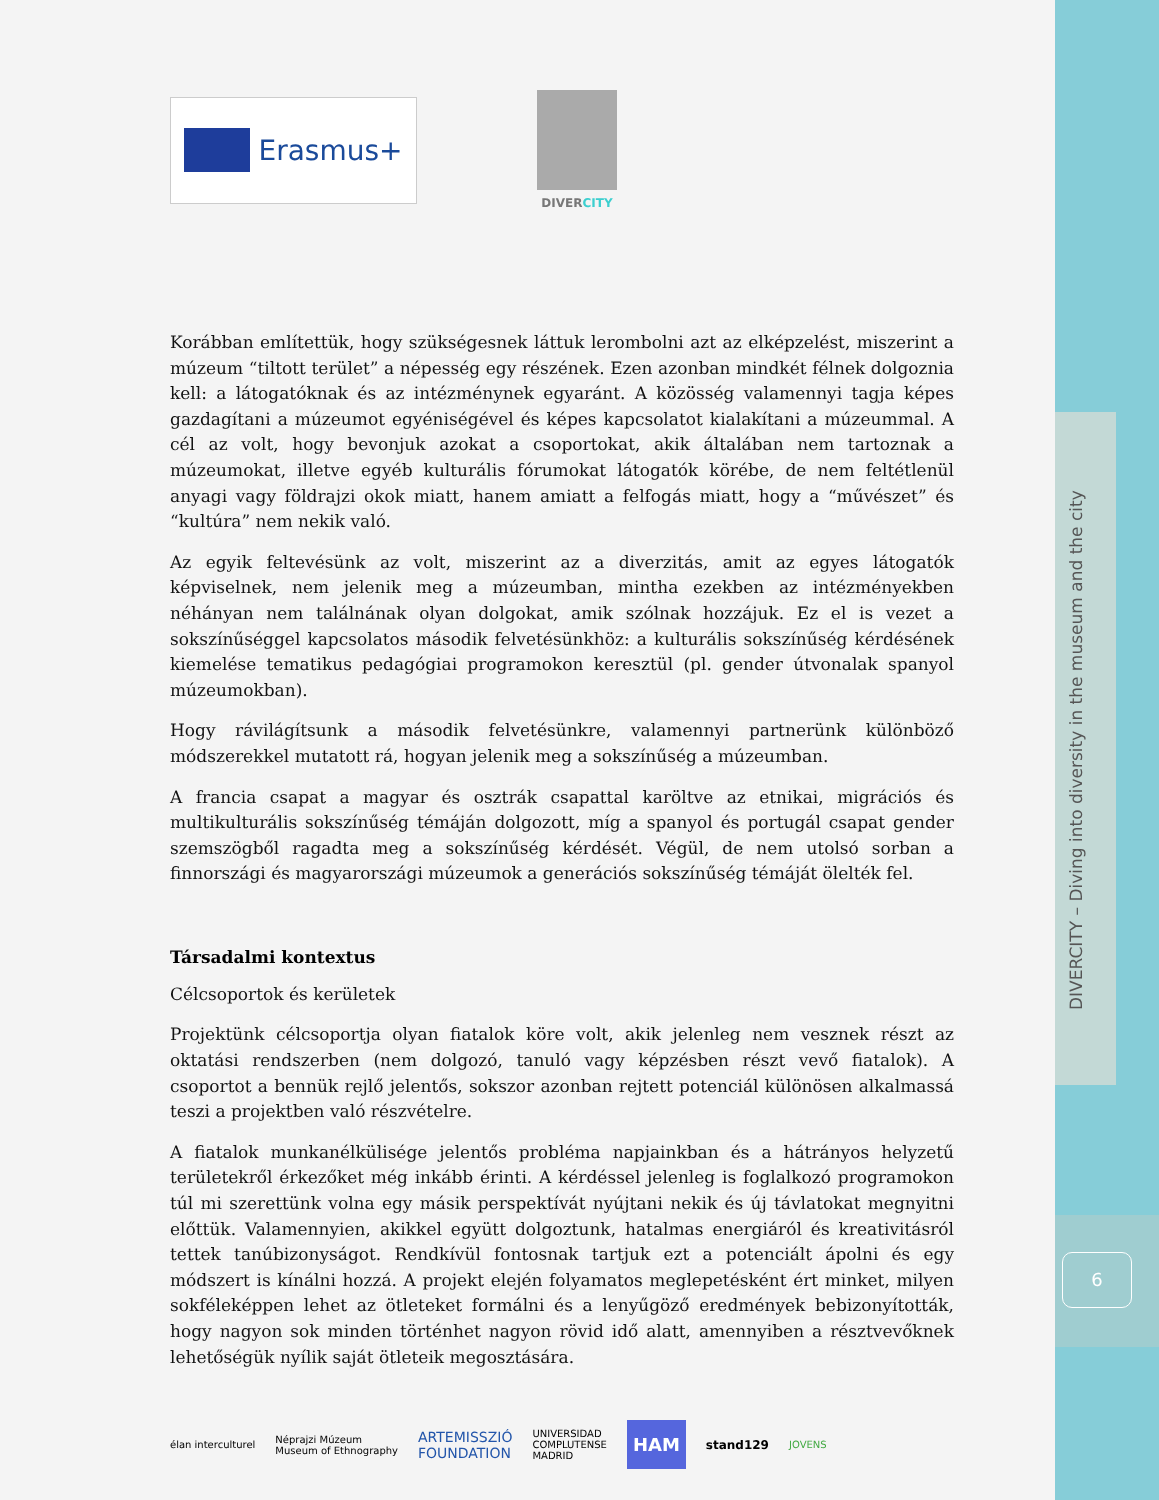DIVERCITY – Diving into diversity in the museum and the city
6
Erasmus+
DIVERCITY
Korábban említettük, hogy szükségesnek láttuk lerombolni azt az elképzelést, miszerint a múzeum “tiltott terület” a népesség egy részének. Ezen azonban mindkét félnek dolgoznia kell: a látogatóknak és az intézménynek egyaránt. A közösség valamennyi tagja képes gazdagítani a múzeumot egyéniségével és képes kapcsolatot kialakítani a múzeummal. A cél az volt, hogy bevonjuk azokat a csoportokat, akik általában nem tartoznak a múzeumokat, illetve egyéb kulturális fórumokat látogatók körébe, de nem feltétlenül anyagi vagy földrajzi okok miatt, hanem amiatt a felfogás miatt, hogy a “művészet” és “kultúra” nem nekik való.
Az egyik feltevésünk az volt, miszerint az a diverzitás, amit az egyes látogatók képviselnek, nem jelenik meg a múzeumban, mintha ezekben az intézményekben néhányan nem találnának olyan dolgokat, amik szólnak hozzájuk. Ez el is vezet a sokszínűséggel kapcsolatos második felvetésünkhöz: a kulturális sokszínűség kérdésének kiemelése tematikus pedagógiai programokon keresztül (pl. gender útvonalak spanyol múzeumokban).
Hogy rávilágítsunk a második felvetésünkre, valamennyi partnerünk különböző módszerekkel mutatott rá, hogyan jelenik meg a sokszínűség a múzeumban.
A francia csapat a magyar és osztrák csapattal karöltve az etnikai, migrációs és multikulturális sokszínűség témáján dolgozott, míg a spanyol és portugál csapat gender szemszögből ragadta meg a sokszínűség kérdését. Végül, de nem utolsó sorban a finnországi és magyarországi múzeumok a generációs sokszínűség témáját ölelték fel.
Társadalmi kontextus
Célcsoportok és kerületek
Projektünk célcsoportja olyan fiatalok köre volt, akik jelenleg nem vesznek részt az oktatási rendszerben (nem dolgozó, tanuló vagy képzésben részt vevő fiatalok). A csoportot a bennük rejlő jelentős, sokszor azonban rejtett potenciál különösen alkalmassá teszi a projektben való részvételre.
A fiatalok munkanélkülisége jelentős probléma napjainkban és a hátrányos helyzetű területekről érkezőket még inkább érinti. A kérdéssel jelenleg is foglalkozó programokon túl mi szerettünk volna egy másik perspektívát nyújtani nekik és új távlatokat megnyitni előttük. Valamennyien, akikkel együtt dolgoztunk, hatalmas energiáról és kreativitásról tettek tanúbizonyságot. Rendkívül fontosnak tartjuk ezt a potenciált ápolni és egy módszert is kínálni hozzá. A projekt elején folyamatos meglepetésként ért minket, milyen sokféleképpen lehet az ötleteket formálni és a lenyűgöző eredmények bebizonyították, hogy nagyon sok minden történhet nagyon rövid idő alatt, amennyiben a résztvevőknek lehetőségük nyílik saját ötleteik megosztására.
élan interculturel Néprajzi Múzeum
Museum of Ethnography ARTEMISSZIÓ
FOUNDATION UNIVERSIDAD
COMPLUTENSE
MADRID HAM stand129 JOVENS